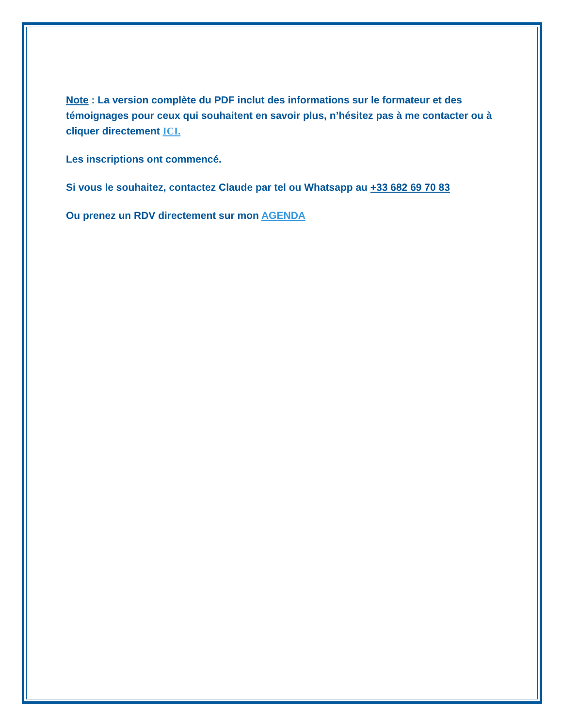Note : La version complète du PDF inclut des informations sur le formateur et des témoignages pour ceux qui souhaitent en savoir plus, n’hésitez pas à me contacter ou à cliquer directement ICI.
Les inscriptions ont commencé.
Si vous le souhaitez, contactez Claude par tel ou Whatsapp au +33 682 69 70 83
Ou prenez un RDV directement sur mon AGENDA